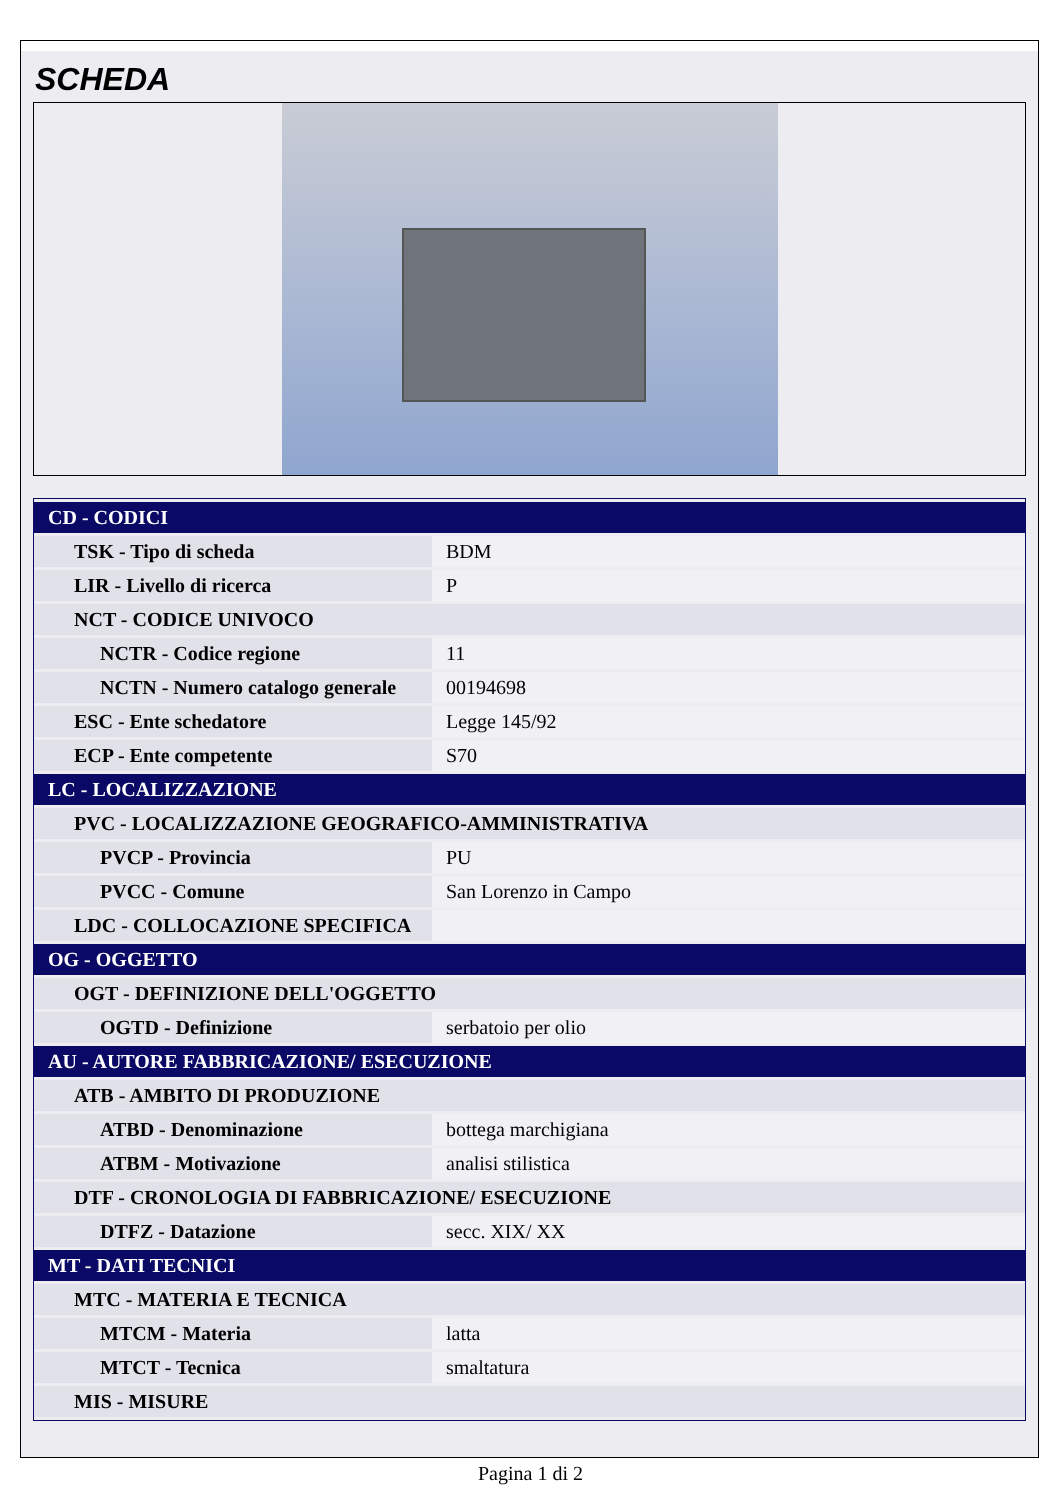SCHEDA
| CD - CODICI | |
| TSK - Tipo di scheda | BDM |
| LIR - Livello di ricerca | P |
| NCT - CODICE UNIVOCO | |
| NCTR - Codice regione | 11 |
| NCTN - Numero catalogo generale | 00194698 |
| ESC - Ente schedatore | Legge 145/92 |
| ECP - Ente competente | S70 |
| LC - LOCALIZZAZIONE | |
| PVC - LOCALIZZAZIONE GEOGRAFICO-AMMINISTRATIVA | |
| PVCP - Provincia | PU |
| PVCC - Comune | San Lorenzo in Campo |
| LDC - COLLOCAZIONE SPECIFICA | |
| OG - OGGETTO | |
| OGT - DEFINIZIONE DELL'OGGETTO | |
| OGTD - Definizione | serbatoio per olio |
| AU - AUTORE FABBRICAZIONE/ ESECUZIONE | |
| ATB - AMBITO DI PRODUZIONE | |
| ATBD - Denominazione | bottega marchigiana |
| ATBM - Motivazione | analisi stilistica |
| DTF - CRONOLOGIA DI FABBRICAZIONE/ ESECUZIONE | |
| DTFZ - Datazione | secc. XIX/ XX |
| MT - DATI TECNICI | |
| MTC - MATERIA E TECNICA | |
| MTCM - Materia | latta |
| MTCT - Tecnica | smaltatura |
| MIS - MISURE | |
Pagina 1 di 2